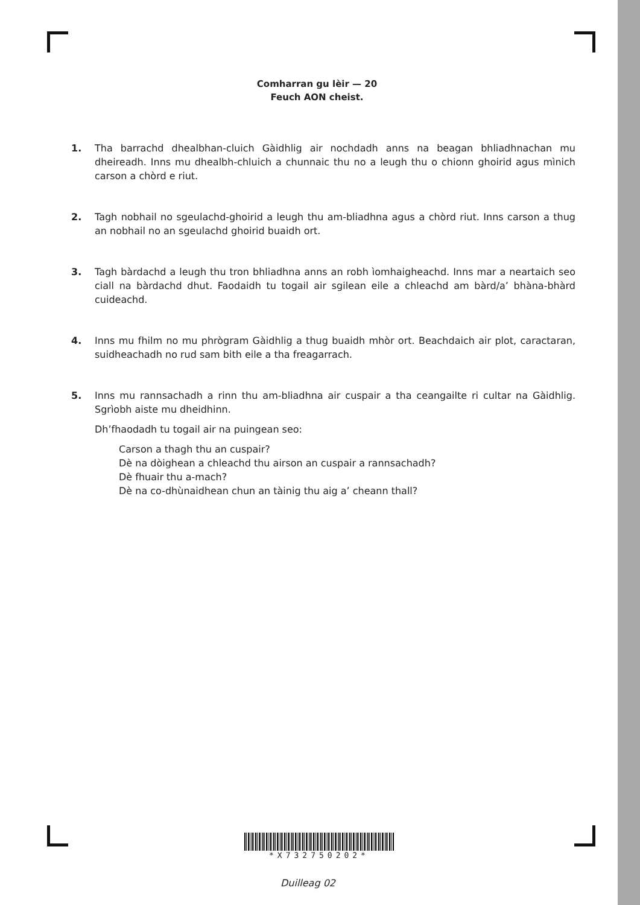Comharran gu lèir — 20
Feuch AON cheist.
1. Tha barrachd dhealbhan-cluich Gàidhlig air nochdadh anns na beagan bhliadhnachan mu dheireadh. Inns mu dhealbh-chluich a chunnaic thu no a leugh thu o chionn ghoirid agus mìnich carson a chòrd e riut.
2. Tagh nobhail no sgeulachd-ghoirid a leugh thu am-bliadhna agus a chòrd riut. Inns carson a thug an nobhail no an sgeulachd ghoirid buaidh ort.
3. Tagh bàrdachd a leugh thu tron bhliadhna anns an robh ìomhaigheachd. Inns mar a neartaich seo ciall na bàrdachd dhut. Faodaidh tu togail air sgilean eile a chleachd am bàrd/a’ bhàna-bhàrd cuideachd.
4. Inns mu fhilm no mu phrògram Gàidhlig a thug buaidh mhòr ort. Beachdaich air plot, caractaran, suidheachadh no rud sam bith eile a tha freagarrach.
5. Inns mu rannsachadh a rinn thu am-bliadhna air cuspair a tha ceangailte ri cultar na Gàidhlig. Sgrìobh aiste mu dheidhinn.
Dh’fhaodadh tu togail air na puingean seo:
Carson a thagh thu an cuspair?
Dè na dòighean a chleachd thu airson an cuspair a rannsachadh?
Dè fhuair thu a-mach?
Dè na co-dhùnaidhean chun an tàinig thu aig a’ cheann thall?
*X732750202*
Duilleag 02